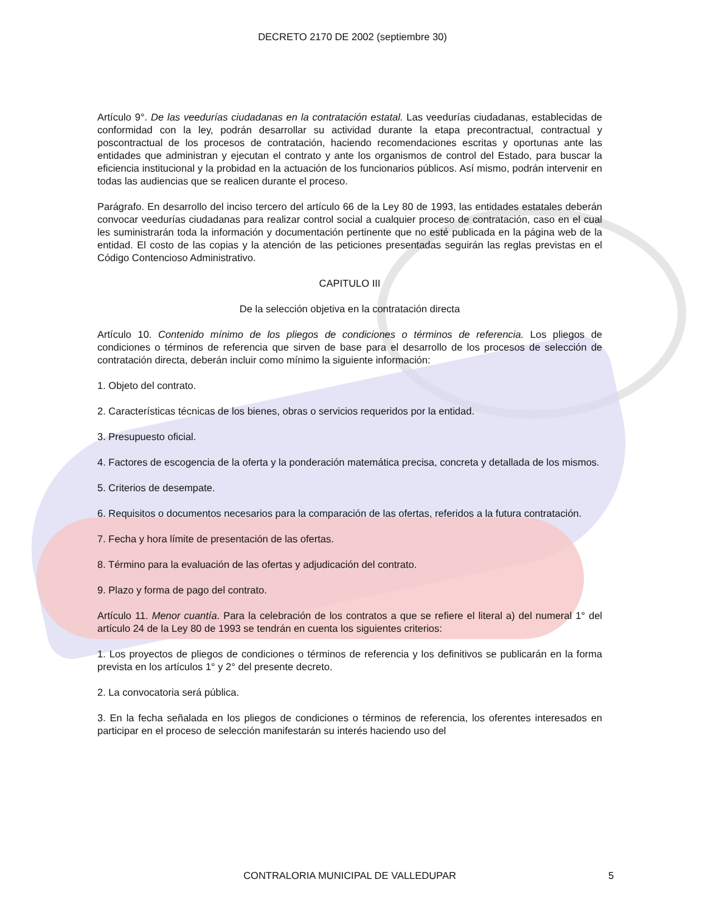DECRETO 2170 DE 2002 (septiembre 30)
Artículo 9°. De las veedurías ciudadanas en la contratación estatal. Las veedurías ciudadanas, establecidas de conformidad con la ley, podrán desarrollar su actividad durante la etapa precontractual, contractual y poscontractual de los procesos de contratación, haciendo recomendaciones escritas y oportunas ante las entidades que administran y ejecutan el contrato y ante los organismos de control del Estado, para buscar la eficiencia institucional y la probidad en la actuación de los funcionarios públicos. Así mismo, podrán intervenir en todas las audiencias que se realicen durante el proceso.
Parágrafo. En desarrollo del inciso tercero del artículo 66 de la Ley 80 de 1993, las entidades estatales deberán convocar veedurías ciudadanas para realizar control social a cualquier proceso de contratación, caso en el cual les suministrarán toda la información y documentación pertinente que no esté publicada en la página web de la entidad. El costo de las copias y la atención de las peticiones presentadas seguirán las reglas previstas en el Código Contencioso Administrativo.
CAPITULO III
De la selección objetiva en la contratación directa
Artículo 10. Contenido mínimo de los pliegos de condiciones o términos de referencia. Los pliegos de condiciones o términos de referencia que sirven de base para el desarrollo de los procesos de selección de contratación directa, deberán incluir como mínimo la siguiente información:
1. Objeto del contrato.
2. Características técnicas de los bienes, obras o servicios requeridos por la entidad.
3. Presupuesto oficial.
4. Factores de escogencia de la oferta y la ponderación matemática precisa, concreta y detallada de los mismos.
5. Criterios de desempate.
6. Requisitos o documentos necesarios para la comparación de las ofertas, referidos a la futura contratación.
7. Fecha y hora límite de presentación de las ofertas.
8. Término para la evaluación de las ofertas y adjudicación del contrato.
9. Plazo y forma de pago del contrato.
Artículo 11. Menor cuantía. Para la celebración de los contratos a que se refiere el literal a) del numeral 1° del artículo 24 de la Ley 80 de 1993 se tendrán en cuenta los siguientes criterios:
1. Los proyectos de pliegos de condiciones o términos de referencia y los definitivos se publicarán en la forma prevista en los artículos 1° y 2° del presente decreto.
2. La convocatoria será pública.
3. En la fecha señalada en los pliegos de condiciones o términos de referencia, los oferentes interesados en participar en el proceso de selección manifestarán su interés haciendo uso del
CONTRALORIA MUNICIPAL DE VALLEDUPAR 5